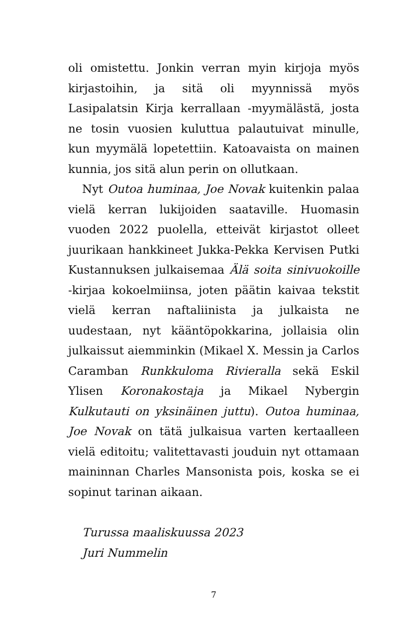oli omistettu. Jonkin verran myin kirjoja myös kirjastoihin, ja sitä oli myynnissä myös Lasipalatsin Kirja kerrallaan -myymälästä, josta ne tosin vuosien kuluttua palautuivat minulle, kun myymälä lopetettiin. Katoavaista on mainen kunnia, jos sitä alun perin on ollutkaan.
Nyt Outoa huminaa, Joe Novak kuitenkin palaa vielä kerran lukijoiden saataville. Huomasin vuoden 2022 puolella, etteivät kirjastot olleet juurikaan hankkineet Jukka-Pekka Kervisen Putki Kustannuksen julkaisemaa Älä soita sinivuokoille -kirjaa kokoelmiinsa, joten päätin kaivaa tekstit vielä kerran naftaliinista ja julkaista ne uudestaan, nyt kääntöpokkarina, jollaisia olin julkaissut aiemminkin (Mikael X. Messin ja Carlos Caramban Runkkuloma Rivieralla sekä Eskil Ylisen Koronakostaja ja Mikael Nybergin Kulkutauti on yksinäinen juttu). Outoa huminaa, Joe Novak on tätä julkaisua varten kertaalleen vielä editoitu; valitettavasti jouduin nyt ottamaan maininnan Charles Mansonista pois, koska se ei sopinut tarinan aikaan.
Turussa maaliskuussa 2023
Juri Nummelin
7